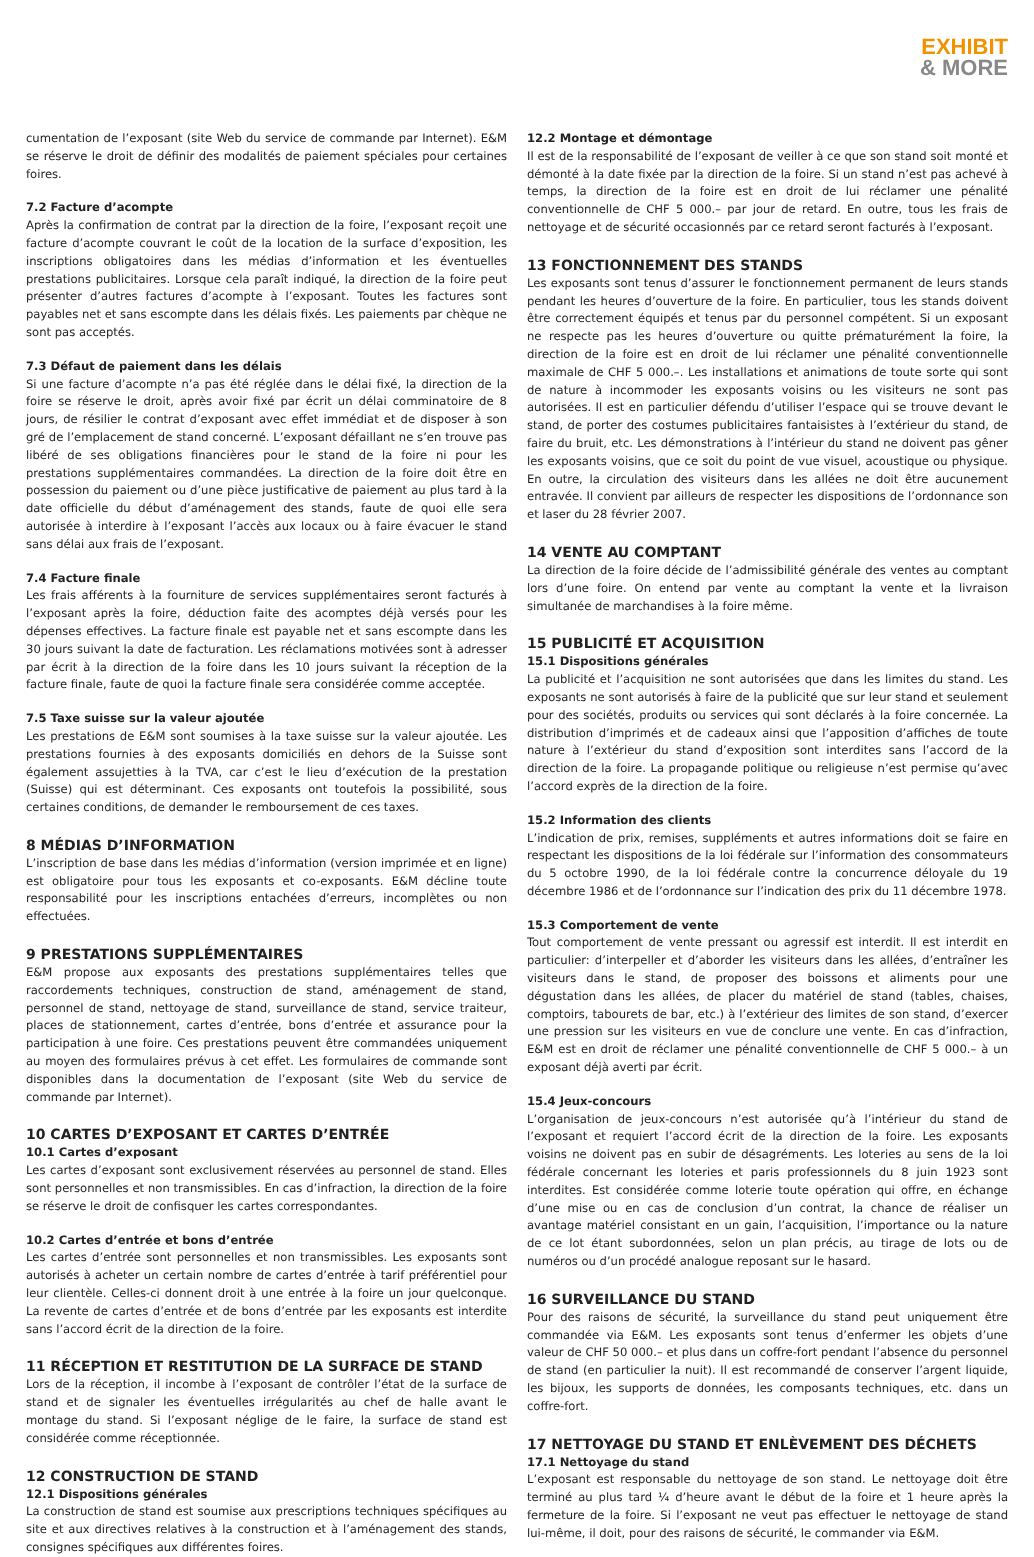EXHIBIT
& MORE
cumentation de l’exposant (site Web du service de commande par Internet). E&M se réserve le droit de définir des modalités de paiement spéciales pour certaines foires.
7.2 Facture d’acompte
Après la confirmation de contrat par la direction de la foire, l’exposant reçoit une facture d’acompte couvrant le coût de la location de la surface d’exposition, les inscriptions obligatoires dans les médias d’information et les éventuelles prestations publicitaires. Lorsque cela paraît indiqué, la direction de la foire peut présenter d’autres factures d’acompte à l’exposant. Toutes les factures sont payables net et sans escompte dans les délais fixés. Les paiements par chèque ne sont pas acceptés.
7.3 Défaut de paiement dans les délais
Si une facture d’acompte n’a pas été réglée dans le délai fixé, la direction de la foire se réserve le droit, après avoir fixé par écrit un délai comminatoire de 8 jours, de résilier le contrat d’exposant avec effet immédiat et de disposer à son gré de l’emplacement de stand concerné. L’exposant défaillant ne s’en trouve pas libéré de ses obligations financières pour le stand de la foire ni pour les prestations supplémentaires commandées. La direction de la foire doit être en possession du paiement ou d’une pièce justificative de paiement au plus tard à la date officielle du début d’aménagement des stands, faute de quoi elle sera autorisée à interdire à l’exposant l’accès aux locaux ou à faire évacuer le stand sans délai aux frais de l’exposant.
7.4 Facture finale
Les frais afférents à la fourniture de services supplémentaires seront facturés à l’exposant après la foire, déduction faite des acomptes déjà versés pour les dépenses effectives. La facture finale est payable net et sans escompte dans les 30 jours suivant la date de facturation. Les réclamations motivées sont à adresser par écrit à la direction de la foire dans les 10 jours suivant la réception de la facture finale, faute de quoi la facture finale sera considérée comme acceptée.
7.5 Taxe suisse sur la valeur ajoutée
Les prestations de E&M sont soumises à la taxe suisse sur la valeur ajoutée. Les prestations fournies à des exposants domiciliés en dehors de la Suisse sont également assujetties à la TVA, car c’est le lieu d’exécution de la prestation (Suisse) qui est déterminant. Ces exposants ont toutefois la possibilité, sous certaines conditions, de demander le remboursement de ces taxes.
8 MÉDIAS D’INFORMATION
L’inscription de base dans les médias d’information (version imprimée et en ligne) est obligatoire pour tous les exposants et co-exposants. E&M décline toute responsabilité pour les inscriptions entachées d’erreurs, incomplètes ou non effectuées.
9 PRESTATIONS SUPPLÉMENTAIRES
E&M propose aux exposants des prestations supplémentaires telles que raccordements techniques, construction de stand, aménagement de stand, personnel de stand, nettoyage de stand, surveillance de stand, service traiteur, places de stationnement, cartes d’entrée, bons d’entrée et assurance pour la participation à une foire. Ces prestations peuvent être commandées uniquement au moyen des formulaires prévus à cet effet. Les formulaires de commande sont disponibles dans la documentation de l’exposant (site Web du service de commande par Internet).
10 CARTES D’EXPOSANT ET CARTES D’ENTRÉE
10.1 Cartes d’exposant
Les cartes d’exposant sont exclusivement réservées au personnel de stand. Elles sont personnelles et non transmissibles. En cas d’infraction, la direction de la foire se réserve le droit de confisquer les cartes correspondantes.
10.2 Cartes d’entrée et bons d’entrée
Les cartes d’entrée sont personnelles et non transmissibles. Les exposants sont autorisés à acheter un certain nombre de cartes d’entrée à tarif préférentiel pour leur clientèle. Celles-ci donnent droit à une entrée à la foire un jour quelconque. La revente de cartes d’entrée et de bons d’entrée par les exposants est interdite sans l’accord écrit de la direction de la foire.
11 RÉCEPTION ET RESTITUTION DE LA SURFACE DE STAND
Lors de la réception, il incombe à l’exposant de contrôler l’état de la surface de stand et de signaler les éventuelles irrégularités au chef de halle avant le montage du stand. Si l’exposant néglige de le faire, la surface de stand est considérée comme réceptionnée.
12 CONSTRUCTION DE STAND
12.1 Dispositions générales
La construction de stand est soumise aux prescriptions techniques spécifiques au site et aux directives relatives à la construction et à l’aménagement des stands, consignes spécifiques aux différentes foires.
12.2 Montage et démontage
Il est de la responsabilité de l’exposant de veiller à ce que son stand soit monté et démonté à la date fixée par la direction de la foire. Si un stand n’est pas achevé à temps, la direction de la foire est en droit de lui réclamer une pénalité conventionnelle de CHF 5 000.– par jour de retard. En outre, tous les frais de nettoyage et de sécurité occasionnés par ce retard seront facturés à l’exposant.
13 FONCTIONNEMENT DES STANDS
Les exposants sont tenus d’assurer le fonctionnement permanent de leurs stands pendant les heures d’ouverture de la foire. En particulier, tous les stands doivent être correctement équipés et tenus par du personnel compétent. Si un exposant ne respecte pas les heures d’ouverture ou quitte prématurément la foire, la direction de la foire est en droit de lui réclamer une pénalité conventionnelle maximale de CHF 5 000.–. Les installations et animations de toute sorte qui sont de nature à incommoder les exposants voisins ou les visiteurs ne sont pas autorisées. Il est en particulier défendu d’utiliser l’espace qui se trouve devant le stand, de porter des costumes publicitaires fantaisistes à l’extérieur du stand, de faire du bruit, etc. Les démonstrations à l’intérieur du stand ne doivent pas gêner les exposants voisins, que ce soit du point de vue visuel, acoustique ou physique. En outre, la circulation des visiteurs dans les allées ne doit être aucunement entravée. Il convient par ailleurs de respecter les dispositions de l’ordonnance son et laser du 28 février 2007.
14 VENTE AU COMPTANT
La direction de la foire décide de l’admissibilité générale des ventes au comptant lors d’une foire. On entend par vente au comptant la vente et la livraison simultanée de marchandises à la foire même.
15 PUBLICITÉ ET ACQUISITION
15.1 Dispositions générales
La publicité et l’acquisition ne sont autorisées que dans les limites du stand. Les exposants ne sont autorisés à faire de la publicité que sur leur stand et seulement pour des sociétés, produits ou services qui sont déclarés à la foire concernée. La distribution d’imprimés et de cadeaux ainsi que l’apposition d’affiches de toute nature à l’extérieur du stand d’exposition sont interdites sans l’accord de la direction de la foire. La propagande politique ou religieuse n’est permise qu’avec l’accord exprès de la direction de la foire.
15.2 Information des clients
L’indication de prix, remises, suppléments et autres informations doit se faire en respectant les dispositions de la loi fédérale sur l’information des consommateurs du 5 octobre 1990, de la loi fédérale contre la concurrence déloyale du 19 décembre 1986 et de l’ordonnance sur l’indication des prix du 11 décembre 1978.
15.3 Comportement de vente
Tout comportement de vente pressant ou agressif est interdit. Il est interdit en particulier: d’interpeller et d’aborder les visiteurs dans les allées, d’entraîner les visiteurs dans le stand, de proposer des boissons et aliments pour une dégustation dans les allées, de placer du matériel de stand (tables, chaises, comptoirs, tabourets de bar, etc.) à l’extérieur des limites de son stand, d’exercer une pression sur les visiteurs en vue de conclure une vente. En cas d’infraction, E&M est en droit de réclamer une pénalité conventionnelle de CHF 5 000.– à un exposant déjà averti par écrit.
15.4 Jeux-concours
L’organisation de jeux-concours n’est autorisée qu’à l’intérieur du stand de l’exposant et requiert l’accord écrit de la direction de la foire. Les exposants voisins ne doivent pas en subir de désagréments. Les loteries au sens de la loi fédérale concernant les loteries et paris professionnels du 8 juin 1923 sont interdites. Est considérée comme loterie toute opération qui offre, en échange d’une mise ou en cas de conclusion d’un contrat, la chance de réaliser un avantage matériel consistant en un gain, l’acquisition, l’importance ou la nature de ce lot étant subordonnées, selon un plan précis, au tirage de lots ou de numéros ou d’un procédé analogue reposant sur le hasard.
16 SURVEILLANCE DU STAND
Pour des raisons de sécurité, la surveillance du stand peut uniquement être commandée via E&M. Les exposants sont tenus d’enfermer les objets d’une valeur de CHF 50 000.– et plus dans un coffre-fort pendant l’absence du personnel de stand (en particulier la nuit). Il est recommandé de conserver l’argent liquide, les bijoux, les supports de données, les composants techniques, etc. dans un coffre-fort.
17 NETTOYAGE DU STAND ET ENLÈVEMENT DES DÉCHETS
17.1 Nettoyage du stand
L’exposant est responsable du nettoyage de son stand. Le nettoyage doit être terminé au plus tard ¼ d’heure avant le début de la foire et 1 heure après la fermeture de la foire. Si l’exposant ne veut pas effectuer le nettoyage de stand lui-même, il doit, pour des raisons de sécurité, le commander via E&M.